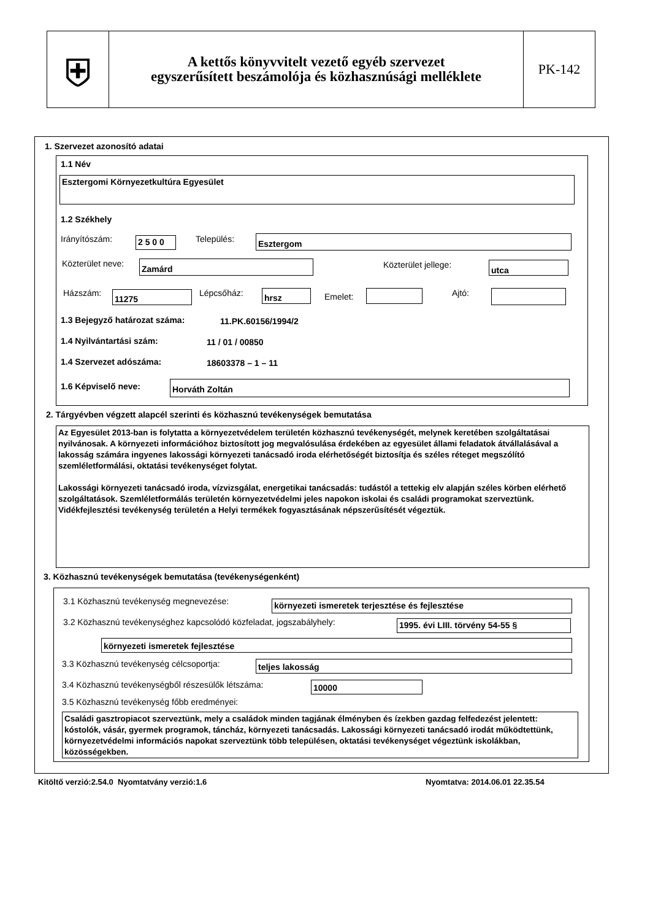⛨
A kettős könyvvitelt vezető egyéb szervezet
egyszerűsített beszámolója és közhasznúsági melléklete
PK-142
1. Szervezet azonosító adatai
1.1 Név
Esztergomi Környezetkultúra Egyesület
1.2 Székhely
Irányítószám: 2 5 0 0 Település: Esztergom
Közterület neve: Zamárd Közterület jellege: utca
Házszám: 11275 Lépcsőház: hrsz Emelet: Ajtó:
1.3 Bejegyző határozat száma: 11.PK.60156/1994/2
1.4 Nyilvántartási szám: 11 / 01 / 00850
1.4 Szervezet adószáma: 18603378 – 1 – 11
1.6 Képviselő neve: Horváth Zoltán
2. Tárgyévben végzett alapcél szerinti és közhasznú tevékenységek bemutatása
Az Egyesület 2013-ban is folytatta a környezetvédelem területén közhasznú tevékenységét, melynek keretében szolgáltatásai nyilvánosak. A környezeti információhoz biztosított jog megvalósulása érdekében az egyesület állami feladatok átvállalásával a lakosság számára ingyenes lakossági környezeti tanácsadó iroda elérhetőségét biztosítja és széles réteget megszólító szemléletformálási, oktatási tevékenységet folytat.
Lakossági környezeti tanácsadó iroda, vízvizsgálat, energetikai tanácsadás: tudástól a tettekig elv alapján széles körben elérhető szolgáltatások. Szemléletformálás területén környezetvédelmi jeles napokon iskolai és családi programokat szerveztünk. Vidékfejlesztési tevékenység területén a Helyi termékek fogyasztásának népszerűsítését végeztük.
3. Közhasznú tevékenységek bemutatása (tevékenységenként)
3.1 Közhasznú tevékenység megnevezése: környezeti ismeretek terjesztése és fejlesztése
3.2 Közhasznú tevékenységhez kapcsolódó közfeladat, jogszabályhely: 1995. évi LIII. törvény 54-55 §
környezeti ismeretek fejlesztése
3.3 Közhasznú tevékenység célcsoportja: teljes lakosság
3.4 Közhasznú tevékenységből részesülők létszáma: 10000
3.5 Közhasznú tevékenység főbb eredményei:
Családi gasztropiacot szerveztünk, mely a családok minden tagjának élményben és ízekben gazdag felfedezést jelentett: kóstolók, vásár, gyermek programok, táncház, környezeti tanácsadás. Lakossági környezeti tanácsadó irodát működtettünk, környezetvédelmi információs napokat szerveztünk több településen, oktatási tevékenységet végeztünk iskolákban, közösségekben.
Kitöltő verzió:2.54.0 Nyomtatvány verzió:1.6 Nyomtatva: 2014.06.01 22.35.54